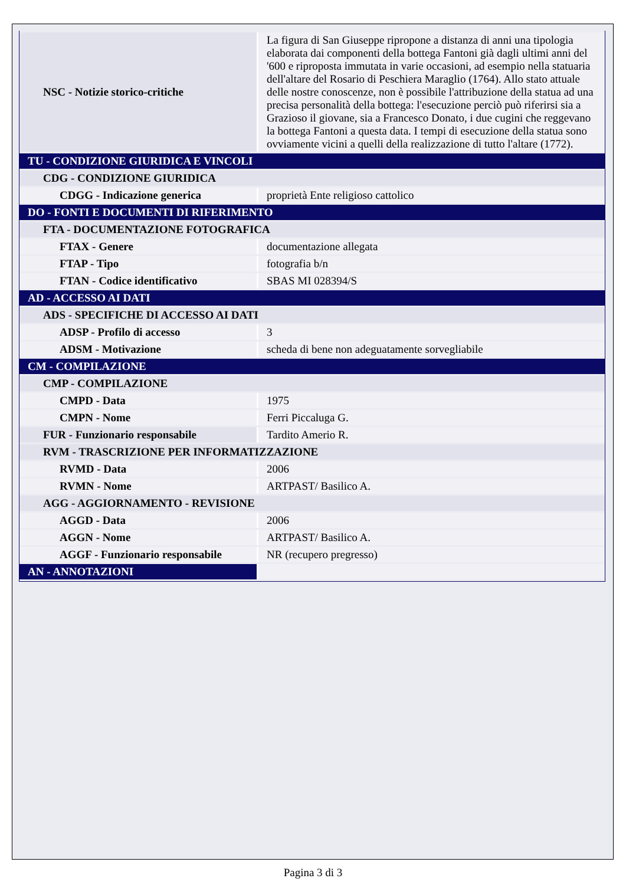| NSC - Notizie storico-critiche | La figura di San Giuseppe ripropone a distanza di anni una tipologia elaborata dai componenti della bottega Fantoni già dagli ultimi anni del '600 e riproposta immutata in varie occasioni, ad esempio nella statuaria dell'altare del Rosario di Peschiera Maraglio (1764). Allo stato attuale delle nostre conoscenze, non è possibile l'attribuzione della statua ad una precisa personalità della bottega: l'esecuzione perciò può riferirsi sia a Grazioso il giovane, sia a Francesco Donato, i due cugini che reggevano la bottega Fantoni a questa data. I tempi di esecuzione della statua sono ovviamente vicini a quelli della realizzazione di tutto l'altare (1772). |
| TU - CONDIZIONE GIURIDICA E VINCOLI | |
| CDG - CONDIZIONE GIURIDICA | |
| CDGG - Indicazione generica | proprietà Ente religioso cattolico |
| DO - FONTI E DOCUMENTI DI RIFERIMENTO | |
| FTA - DOCUMENTAZIONE FOTOGRAFICA | |
| FTAX - Genere | documentazione allegata |
| FTAP - Tipo | fotografia b/n |
| FTAN - Codice identificativo | SBAS MI 028394/S |
| AD - ACCESSO AI DATI | |
| ADS - SPECIFICHE DI ACCESSO AI DATI | |
| ADSP - Profilo di accesso | 3 |
| ADSM - Motivazione | scheda di bene non adeguatamente sorvegliabile |
| CM - COMPILAZIONE | |
| CMP - COMPILAZIONE | |
| CMPD - Data | 1975 |
| CMPN - Nome | Ferri Piccaluga G. |
| FUR - Funzionario responsabile | Tardito Amerio R. |
| RVM - TRASCRIZIONE PER INFORMATIZZAZIONE | |
| RVMD - Data | 2006 |
| RVMN - Nome | ARTPAST/ Basilico A. |
| AGG - AGGIORNAMENTO - REVISIONE | |
| AGGD - Data | 2006 |
| AGGN - Nome | ARTPAST/ Basilico A. |
| AGGF - Funzionario responsabile | NR (recupero pregresso) |
| AN - ANNOTAZIONI | |
Pagina 3 di 3